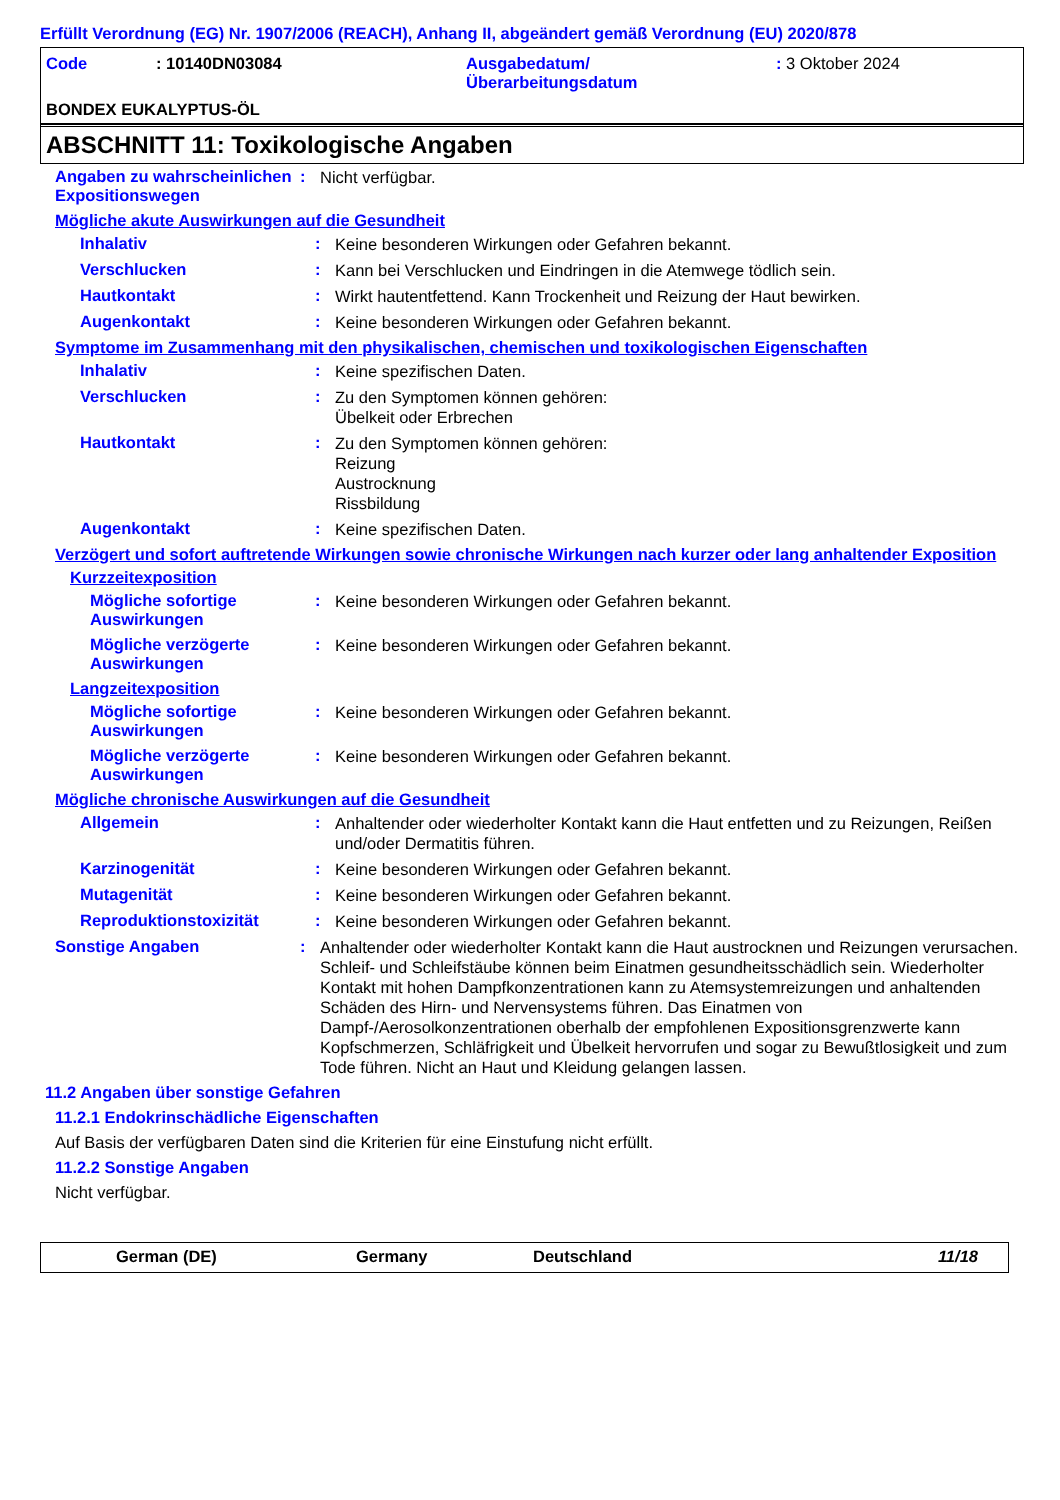Erfüllt Verordnung (EG) Nr. 1907/2006 (REACH), Anhang II, abgeändert gemäß Verordnung (EU) 2020/878
| Code | : 10140DN03084 | Ausgabedatum/ Überarbeitungsdatum | : 3 Oktober 2024 |
BONDEX EUKALYPTUS-ÖL
ABSCHNITT 11: Toxikologische Angaben
Angaben zu wahrscheinlichen Expositionswegen
:
Nicht verfügbar.
Mögliche akute Auswirkungen auf die Gesundheit
Inhalativ :
Keine besonderen Wirkungen oder Gefahren bekannt.
Verschlucken :
Kann bei Verschlucken und Eindringen in die Atemwege tödlich sein.
Hautkontakt :
Wirkt hautentfettend. Kann Trockenheit und Reizung der Haut bewirken.
Augenkontakt :
Keine besonderen Wirkungen oder Gefahren bekannt.
Symptome im Zusammenhang mit den physikalischen, chemischen und toxikologischen Eigenschaften
Inhalativ :
Keine spezifischen Daten.
Verschlucken :
Zu den Symptomen können gehören:
Übelkeit oder Erbrechen
Hautkontakt :
Zu den Symptomen können gehören:
Reizung
Austrocknung
Rissbildung
Augenkontakt :
Keine spezifischen Daten.
Verzögert und sofort auftretende Wirkungen sowie chronische Wirkungen nach kurzer oder lang anhaltender Exposition
Kurzzeitexposition
Mögliche sofortige Auswirkungen
:
Keine besonderen Wirkungen oder Gefahren bekannt.
Mögliche verzögerte Auswirkungen
:
Keine besonderen Wirkungen oder Gefahren bekannt.
Langzeitexposition
Mögliche sofortige Auswirkungen
:
Keine besonderen Wirkungen oder Gefahren bekannt.
Mögliche verzögerte Auswirkungen
:
Keine besonderen Wirkungen oder Gefahren bekannt.
Mögliche chronische Auswirkungen auf die Gesundheit
Allgemein :
Anhaltender oder wiederholter Kontakt kann die Haut entfetten und zu Reizungen, Reißen und/oder Dermatitis führen.
Karzinogenität :
Keine besonderen Wirkungen oder Gefahren bekannt.
Mutagenität :
Keine besonderen Wirkungen oder Gefahren bekannt.
Reproduktionstoxizität :
Keine besonderen Wirkungen oder Gefahren bekannt.
Sonstige Angaben :
Anhaltender oder wiederholter Kontakt kann die Haut austrocknen und Reizungen verursachen. Schleif- und Schleifstäube können beim Einatmen gesundheitsschädlich sein. Wiederholter Kontakt mit hohen Dampfkonzentrationen kann zu Atemsystemreizungen und anhaltenden Schäden des Hirn- und Nervensystems führen. Das Einatmen von Dampf-/Aerosolkonzentrationen oberhalb der empfohlenen Expositionsgrenzwerte kann Kopfschmerzen, Schläfrigkeit und Übelkeit hervorrufen und sogar zu Bewußtlosigkeit und zum Tode führen. Nicht an Haut und Kleidung gelangen lassen.
11.2 Angaben über sonstige Gefahren
11.2.1 Endokrinschädliche Eigenschaften
Auf Basis der verfügbaren Daten sind die Kriterien für eine Einstufung nicht erfüllt.
11.2.2 Sonstige Angaben
Nicht verfügbar.
German (DE) Germany Deutschland 11/18